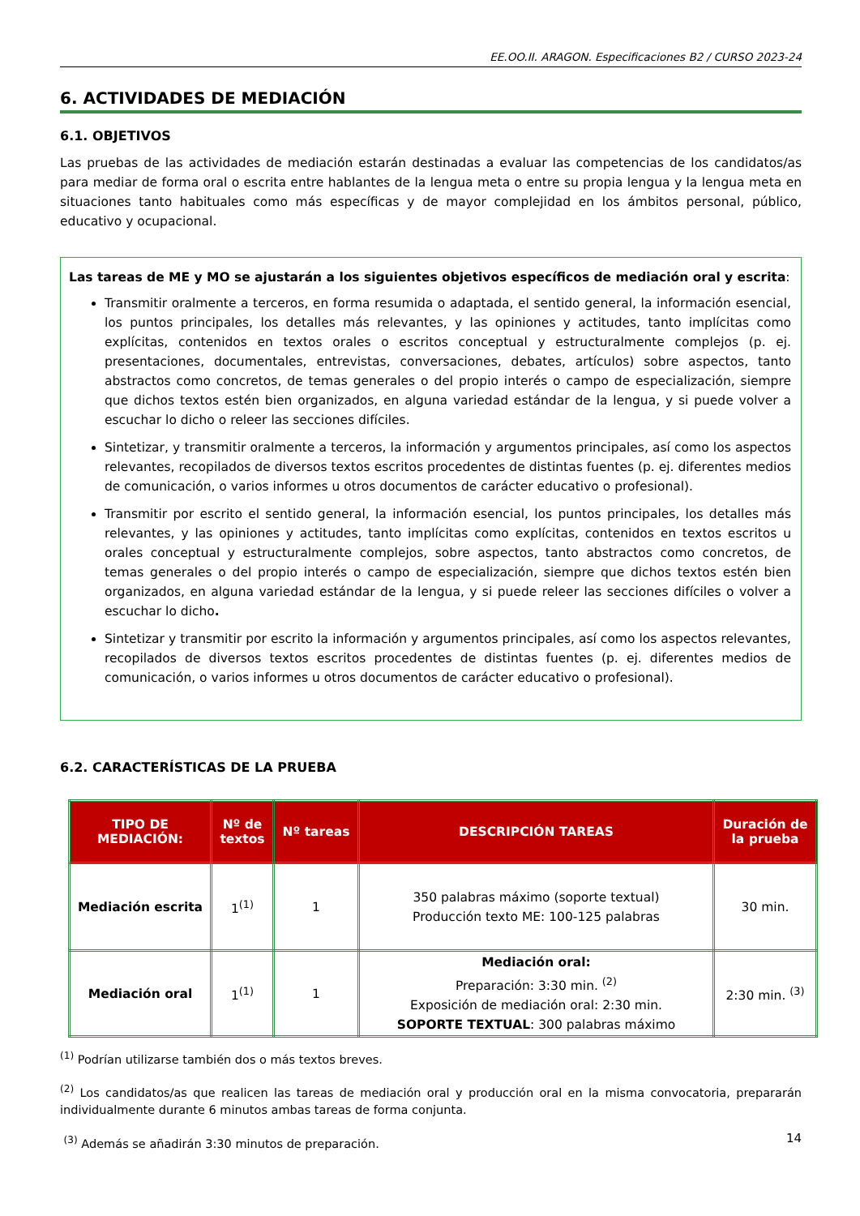EE.OO.II. ARAGON. Especificaciones B2 / CURSO 2023-24
6. ACTIVIDADES DE MEDIACIÓN
6.1. OBJETIVOS
Las pruebas de las actividades de mediación estarán destinadas a evaluar las competencias de los candidatos/as para mediar de forma oral o escrita entre hablantes de la lengua meta o entre su propia lengua y la lengua meta en situaciones tanto habituales como más específicas y de mayor complejidad en los ámbitos personal, público, educativo y ocupacional.
Las tareas de ME y MO se ajustarán a los siguientes objetivos específicos de mediación oral y escrita:
Transmitir oralmente a terceros, en forma resumida o adaptada, el sentido general, la información esencial, los puntos principales, los detalles más relevantes, y las opiniones y actitudes, tanto implícitas como explícitas, contenidos en textos orales o escritos conceptual y estructuralmente complejos (p. ej. presentaciones, documentales, entrevistas, conversaciones, debates, artículos) sobre aspectos, tanto abstractos como concretos, de temas generales o del propio interés o campo de especialización, siempre que dichos textos estén bien organizados, en alguna variedad estándar de la lengua, y si puede volver a escuchar lo dicho o releer las secciones difíciles.
Sintetizar, y transmitir oralmente a terceros, la información y argumentos principales, así como los aspectos relevantes, recopilados de diversos textos escritos procedentes de distintas fuentes (p. ej. diferentes medios de comunicación, o varios informes u otros documentos de carácter educativo o profesional).
Transmitir por escrito el sentido general, la información esencial, los puntos principales, los detalles más relevantes, y las opiniones y actitudes, tanto implícitas como explícitas, contenidos en textos escritos u orales conceptual y estructuralmente complejos, sobre aspectos, tanto abstractos como concretos, de temas generales o del propio interés o campo de especialización, siempre que dichos textos estén bien organizados, en alguna variedad estándar de la lengua, y si puede releer las secciones difíciles o volver a escuchar lo dicho.
Sintetizar y transmitir por escrito la información y argumentos principales, así como los aspectos relevantes, recopilados de diversos textos escritos procedentes de distintas fuentes (p. ej. diferentes medios de comunicación, o varios informes u otros documentos de carácter educativo o profesional).
6.2. CARACTERÍSTICAS DE LA PRUEBA
| TIPO DE MEDIACIÓN: | Nº de textos | Nº tareas | DESCRIPCIÓN TAREAS | Duración de la prueba |
| --- | --- | --- | --- | --- |
| Mediación escrita | 1<sup>(1)</sup> | 1 | 350 palabras máximo (soporte textual) Producción texto ME: 100-125 palabras | 30 min. |
| Mediación oral | 1<sup>(1)</sup> | 1 | Mediación oral: Preparación: 3:30 min. <sup>(2)</sup> Exposición de mediación oral: 2:30 min. SOPORTE TEXTUAL : 300 palabras máximo | 2:30 min. <sup>(3)</sup> |
<sup>(1)</sup> Podrían utilizarse también dos o más textos breves.
<sup>(2)</sup> Los candidatos/as que realicen las tareas de mediación oral y producción oral en la misma convocatoria, prepararán individualmente durante 6 minutos ambas tareas de forma conjunta.
<sup>(3)</sup> Además se añadirán 3:30 minutos de preparación.
14